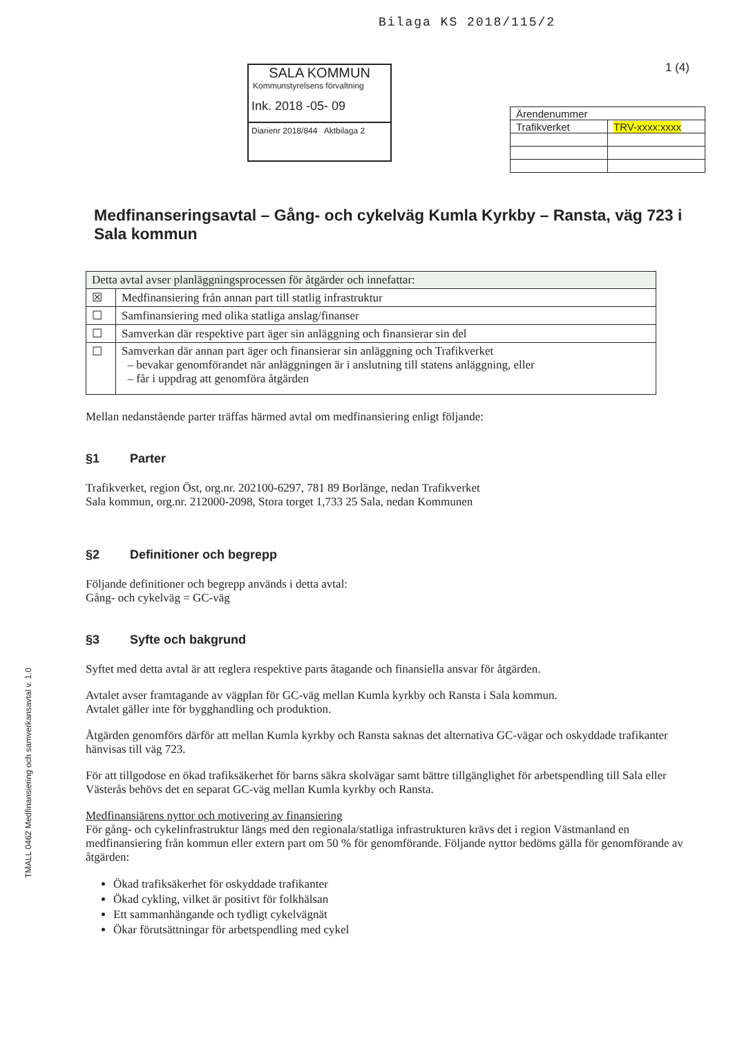Bilaga KS 2018/115/2
1 (4)
SALA KOMMUN
Kommunstyrelsens förvaltning
Ink. 2018 -05- 09
Diarienr 2018/844 Aktbilaga 2
| Ärendenummer | |
| Trafikverket | TRV-xxxx:xxxx |
TMALL 0462 Medfinansiering och samverkansavtal v. 1.0
Medfinanseringsavtal – Gång- och cykelväg Kumla Kyrkby – Ransta, väg 723 i Sala kommun
| Detta avtal avser planläggningsprocessen för åtgärder och innefattar: | |
| ☒ | Medfinansiering från annan part till statlig infrastruktur |
| ☐ | Samfinansiering med olika statliga anslag/finanser |
| ☐ | Samverkan där respektive part äger sin anläggning och finansierar sin del |
| ☐ | Samverkan där annan part äger och finansierar sin anläggning och Trafikverket – bevakar genomförandet när anläggningen är i anslutning till statens anläggning, eller – får i uppdrag att genomföra åtgärden |
Mellan nedanstående parter träffas härmed avtal om medfinansiering enligt följande:
§1 Parter
Trafikverket, region Öst, org.nr. 202100-6297, 781 89 Borlänge, nedan Trafikverket
Sala kommun, org.nr. 212000-2098, Stora torget 1,733 25 Sala, nedan Kommunen
§2 Definitioner och begrepp
Följande definitioner och begrepp används i detta avtal:
Gång- och cykelväg = GC-väg
§3 Syfte och bakgrund
Syftet med detta avtal är att reglera respektive parts åtagande och finansiella ansvar för åtgärden.
Avtalet avser framtagande av vägplan för GC-väg mellan Kumla kyrkby och Ransta i Sala kommun.
Avtalet gäller inte för bygghandling och produktion.
Åtgärden genomförs därför att mellan Kumla kyrkby och Ransta saknas det alternativa GC-vägar och oskyddade trafikanter hänvisas till väg 723.
För att tillgodose en ökad trafiksäkerhet för barns säkra skolvägar samt bättre tillgänglighet för arbetspendling till Sala eller Västerås behövs det en separat GC-väg mellan Kumla kyrkby och Ransta.
Medfinansiärens nyttor och motivering av finansiering
För gång- och cykelinfrastruktur längs med den regionala/statliga infrastrukturen krävs det i region Västmanland en medfinansiering från kommun eller extern part om 50 % för genomförande. Följande nyttor bedöms gälla för genomförande av åtgärden:
Ökad trafiksäkerhet för oskyddade trafikanter
Ökad cykling, vilket är positivt för folkhälsan
Ett sammanhängande och tydligt cykelvägnät
Ökar förutsättningar för arbetspendling med cykel